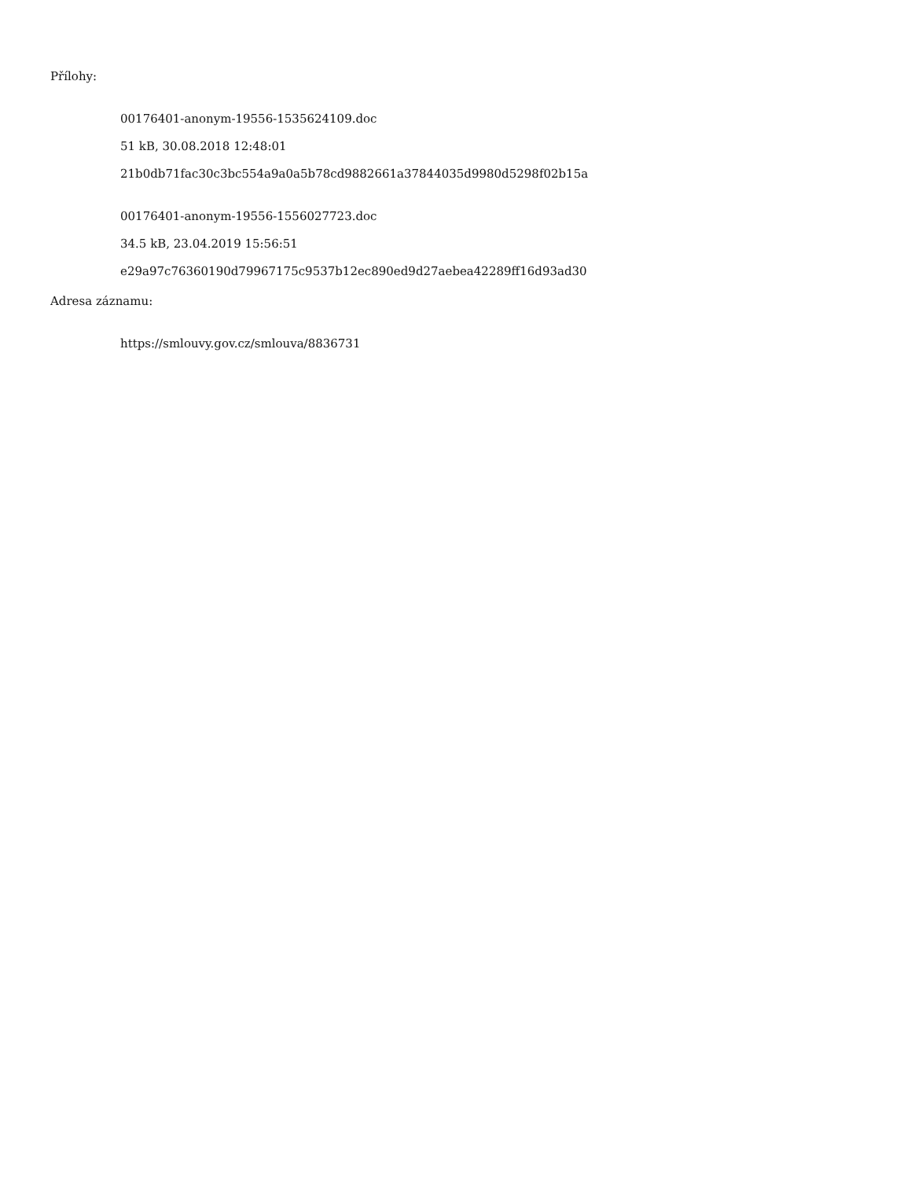Přílohy:
00176401-anonym-19556-1535624109.doc
51 kB, 30.08.2018 12:48:01
21b0db71fac30c3bc554a9a0a5b78cd9882661a37844035d9980d5298f02b15a
00176401-anonym-19556-1556027723.doc
34.5 kB, 23.04.2019 15:56:51
e29a97c76360190d79967175c9537b12ec890ed9d27aebea42289ff16d93ad30
Adresa záznamu:
https://smlouvy.gov.cz/smlouva/8836731